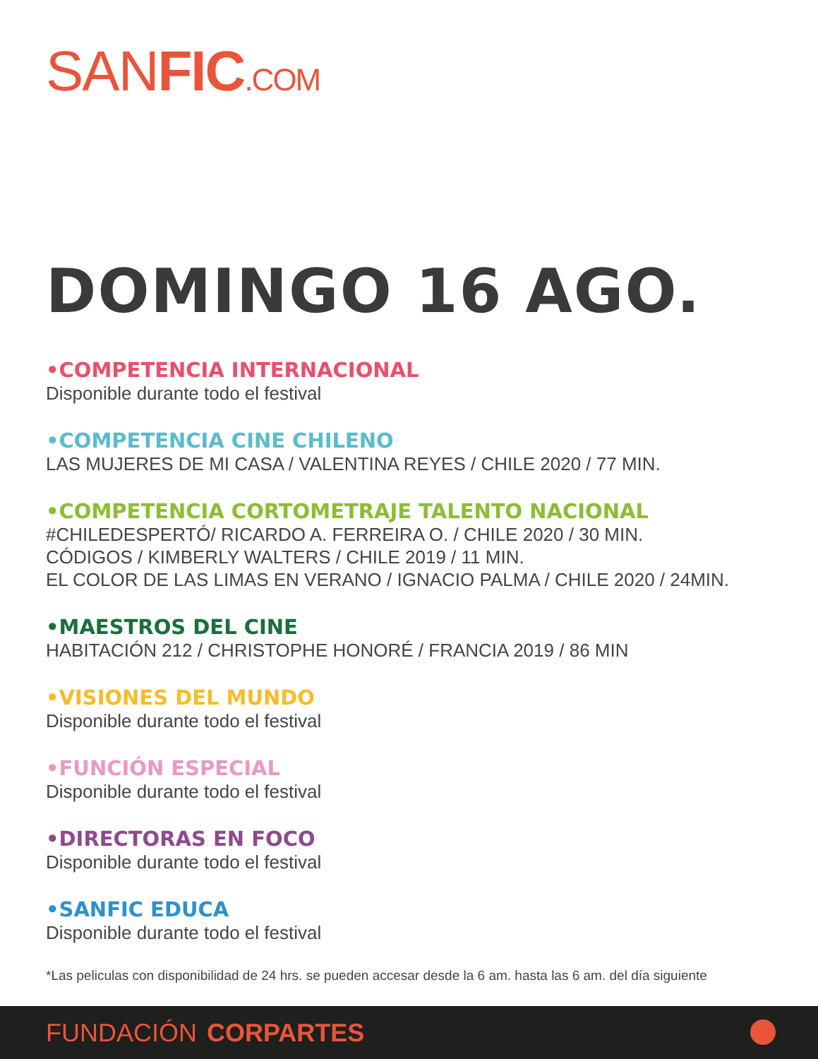SANFIC.COM
DOMINGO 16 AGO.
•COMPETENCIA INTERNACIONAL
Disponible durante todo el festival
•COMPETENCIA CINE CHILENO
LAS MUJERES DE MI CASA / VALENTINA REYES / CHILE 2020 / 77 MIN.
•COMPETENCIA CORTOMETRAJE TALENTO NACIONAL
#CHILEDESPERTÓ/ RICARDO A. FERREIRA O. / CHILE 2020 / 30 MIN.
CÓDIGOS / KIMBERLY WALTERS / CHILE 2019 / 11 MIN.
EL COLOR DE LAS LIMAS EN VERANO / IGNACIO PALMA / CHILE 2020 / 24MIN.
•MAESTROS DEL CINE
HABITACIÓN 212 / CHRISTOPHE HONORÉ / FRANCIA 2019 / 86 MIN
•VISIONES DEL MUNDO
Disponible durante todo el festival
•FUNCIÓN ESPECIAL
Disponible durante todo el festival
•DIRECTORAS EN FOCO
Disponible durante todo el festival
•SANFIC EDUCA
Disponible durante todo el festival
*Las peliculas con disponibilidad de 24 hrs. se pueden accesar desde la 6 am. hasta las 6 am. del día siguiente
FUNDACIÓN CORPARTES